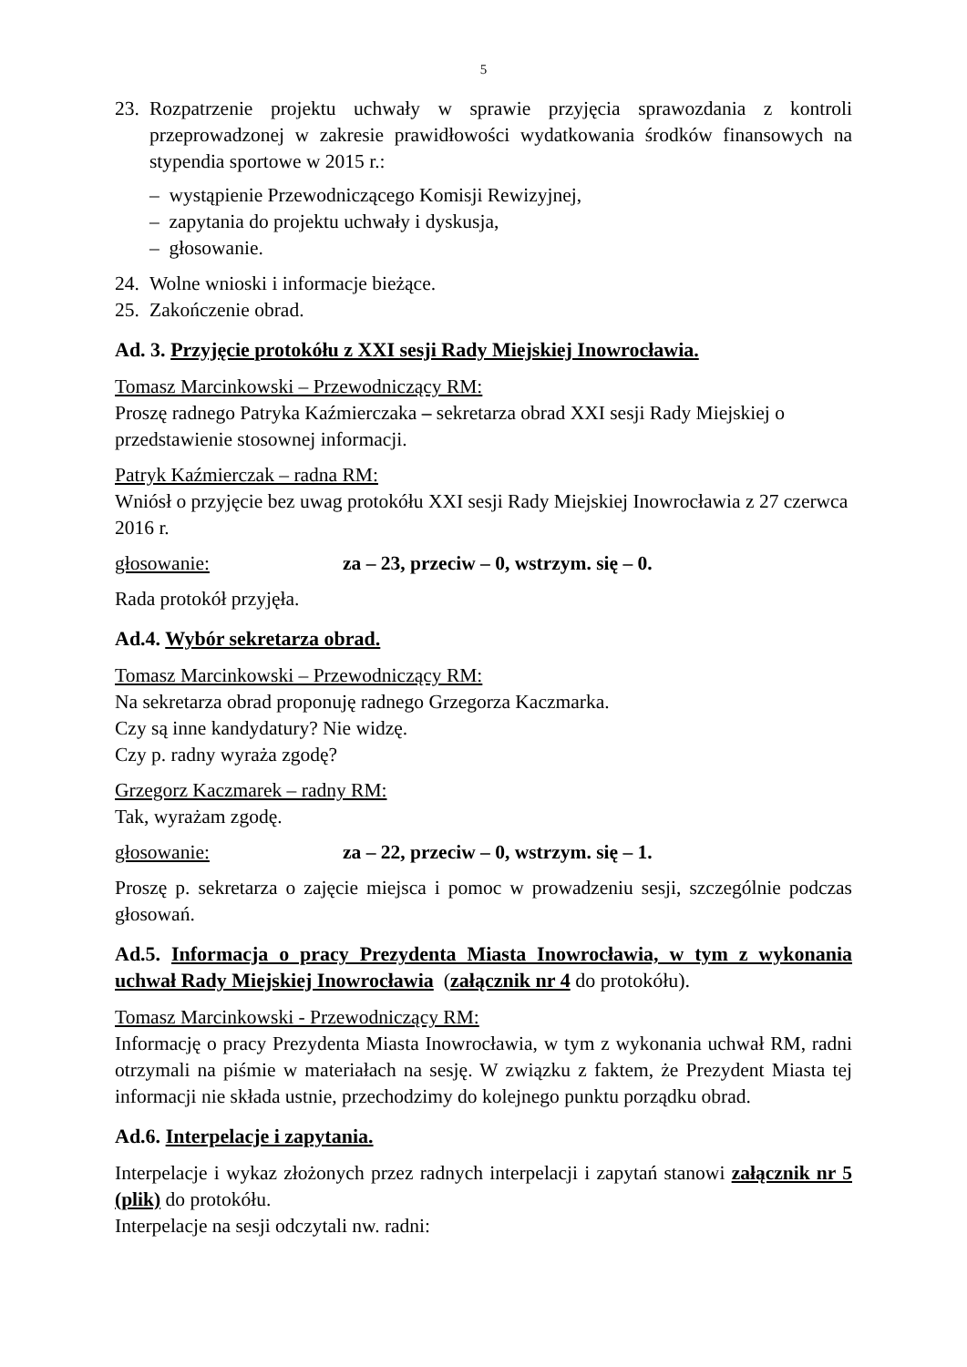5
23. Rozpatrzenie projektu uchwały w sprawie przyjęcia sprawozdania z kontroli przeprowadzonej w zakresie prawidłowości wydatkowania środków finansowych na stypendia sportowe w 2015 r.:
– wystąpienie Przewodniczącego Komisji Rewizyjnej,
– zapytania do projektu uchwały i dyskusja,
– głosowanie.
24. Wolne wnioski i informacje bieżące.
25. Zakończenie obrad.
Ad. 3. Przyjęcie protokółu z XXI sesji Rady Miejskiej Inowrocławia.
Tomasz Marcinkowski – Przewodniczący RM:
Proszę radnego Patryka Kaźmierczaka – sekretarza obrad XXI sesji Rady Miejskiej o przedstawienie stosownej informacji.
Patryk Kaźmierczak – radna RM:
Wniósł o przyjęcie bez uwag protokółu XXI sesji Rady Miejskiej Inowrocławia z 27 czerwca 2016 r.
głosowanie: za – 23, przeciw – 0, wstrzym. się – 0.
Rada protokół przyjęła.
Ad.4. Wybór sekretarza obrad.
Tomasz Marcinkowski – Przewodniczący RM:
Na sekretarza obrad proponuję radnego Grzegorza Kaczmarka.
Czy są inne kandydatury? Nie widzę.
Czy p. radny wyraża zgodę?
Grzegorz Kaczmarek – radny RM:
Tak, wyrażam zgodę.
głosowanie: za – 22, przeciw – 0, wstrzym. się – 1.
Proszę p. sekretarza o zajęcie miejsca i pomoc w prowadzeniu sesji, szczególnie podczas głosowań.
Ad.5. Informacja o pracy Prezydenta Miasta Inowrocławia, w tym z wykonania uchwał Rady Miejskiej Inowrocławia (załącznik nr 4 do protokółu).
Tomasz Marcinkowski - Przewodniczący RM:
Informację o pracy Prezydenta Miasta Inowrocławia, w tym z wykonania uchwał RM, radni otrzymali na piśmie w materiałach na sesję. W związku z faktem, że Prezydent Miasta tej informacji nie składa ustnie, przechodzimy do kolejnego punktu porządku obrad.
Ad.6. Interpelacje i zapytania.
Interpelacje i wykaz złożonych przez radnych interpelacji i zapytań stanowi załącznik nr 5 (plik) do protokółu.
Interpelacje na sesji odczytali nw. radni: